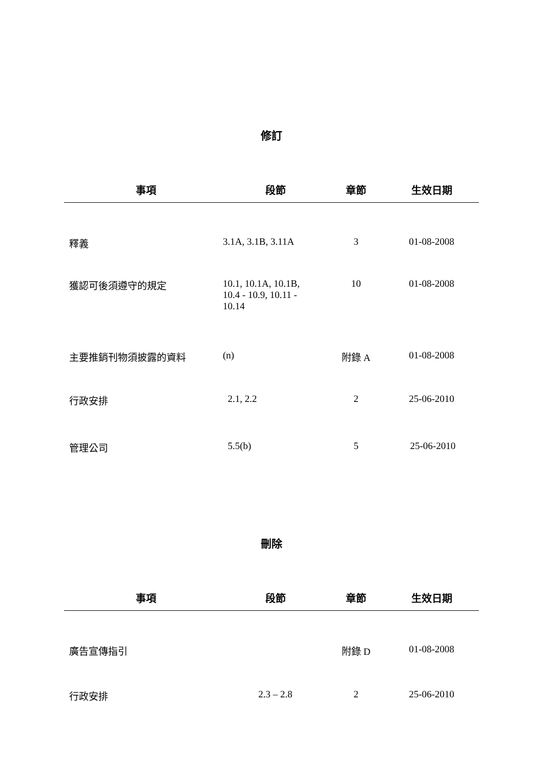修訂
| 事項 | 段節 | 章節 | 生效日期 |
| --- | --- | --- | --- |
| 釋義 | 3.1A, 3.1B, 3.11A | 3 | 01-08-2008 |
| 獲認可後須遵守的規定 | 10.1, 10.1A, 10.1B, 10.4 - 10.9, 10.11 - 10.14 | 10 | 01-08-2008 |
| 主要推銷刊物須披露的資料 | (n) | 附錄 A | 01-08-2008 |
| 行政安排 | 2.1, 2.2 | 2 | 25-06-2010 |
| 管理公司 | 5.5(b) | 5 | 25-06-2010 |
刪除
| 事項 | 段節 | 章節 | 生效日期 |
| --- | --- | --- | --- |
| 廣告宣傳指引 | | 附錄 D | 01-08-2008 |
| 行政安排 | 2.3 – 2.8 | 2 | 25-06-2010 |